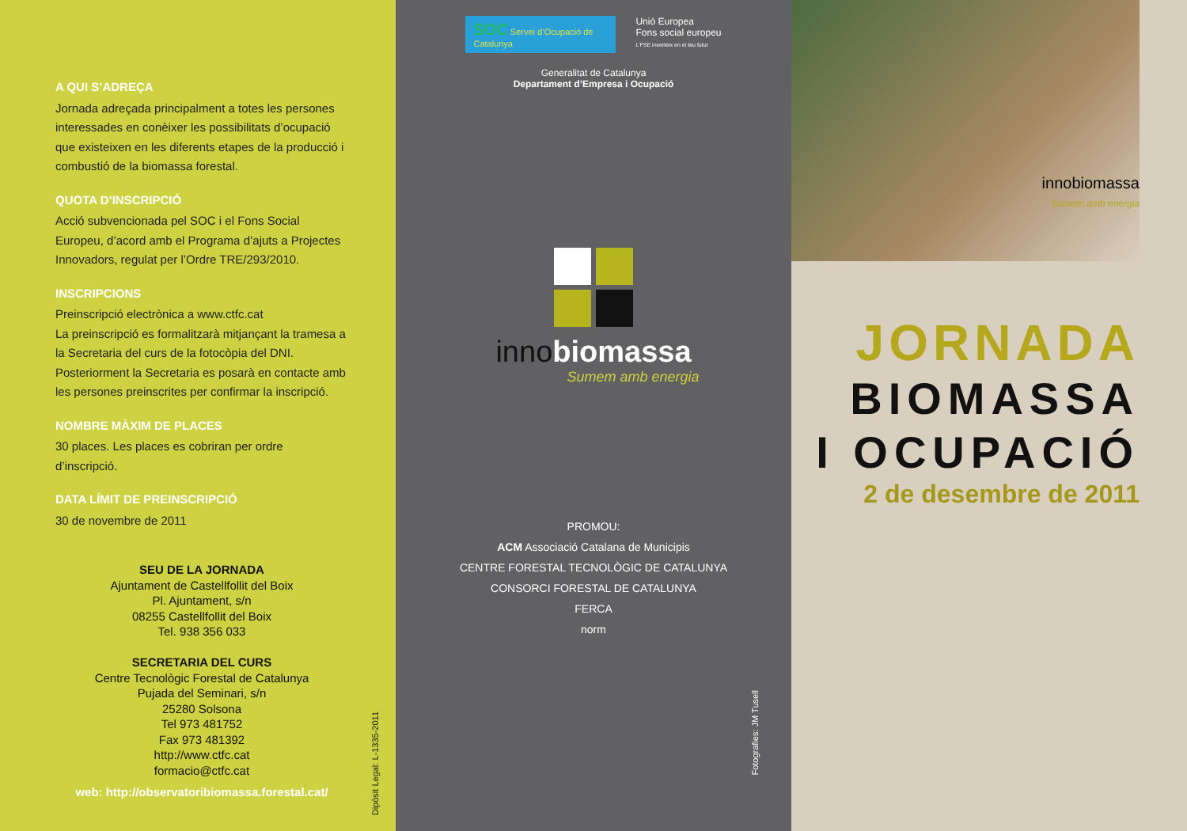A QUI S’ADREÇA
Jornada adreçada principalment a totes les persones interessades en conèixer les possibilitats d’ocupació que existeixen en les diferents etapes de la producció i combustió de la biomassa forestal.
QUOTA D’INSCRIPCIÓ
Acció subvencionada pel SOC i el Fons Social Europeu, d’acord amb el Programa d’ajuts a Projectes Innovadors, regulat per l’Ordre TRE/293/2010.
INSCRIPCIONS
Preinscripció electrònica a www.ctfc.cat
La preinscripció es formalitzarà mitjançant la tramesa a la Secretaria del curs de la fotocòpia del DNI.
Posteriorment la Secretaria es posarà en contacte amb les persones preinscrites per confirmar la inscripció.
NOMBRE MÀXIM DE PLACES
30 places. Les places es cobriran per ordre d’inscripció.
DATA LÍMIT DE PREINSCRIPCIÓ
30 de novembre de 2011
SEU DE LA JORNADA
Ajuntament de Castellfollit del Boix
Pl. Ajuntament, s/n
08255 Castellfollit del Boix
Tel. 938 356 033
SECRETARIA DEL CURS
Centre Tecnològic Forestal de Catalunya
Pujada del Seminari, s/n
25280 Solsona
Tel 973 481752
Fax 973 481392
http://www.ctfc.cat
formacio@ctfc.cat
web: http://observatoribiomassa.forestal.cat/
Dipòsit Legal: L-1335-2011
SOC Servei d’Ocupació de Catalunya
Unió Europea
Fons social europeu
L’FSE inverteix en el teu futur
Generalitat de Catalunya
Departament d’Empresa i Ocupació
inno biomassa
Sumem amb energia
PROMOU:
ACM Associació Catalana de Municipis
CENTRE FORESTAL TECNOLÒGIC DE CATALUNYA
CONSORCI FORESTAL DE CATALUNYA
FERCA
norm
Fotografies: JM Tusell
innobiomassa
Sumem amb energia
JORNADA
BIOMASSA
I OCUPACIÓ
2 de desembre de 2011